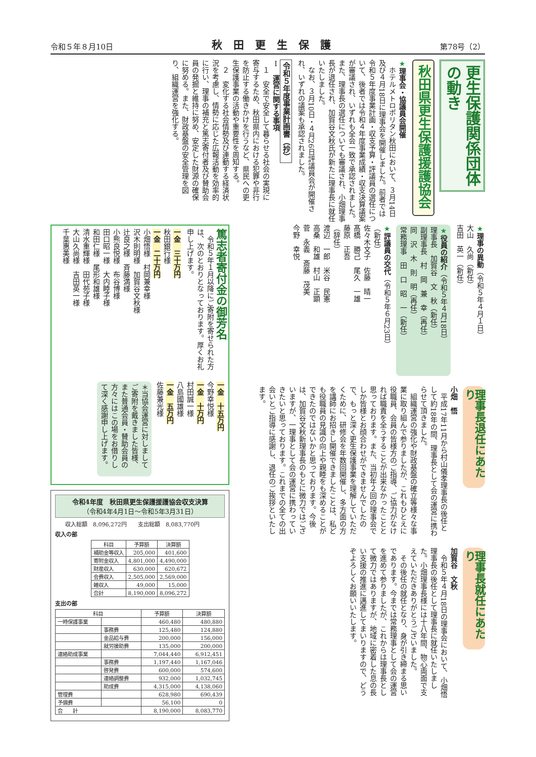令和５年８月10日 秋田更生保護 第78号（2）
更生保護関係団体の動き
秋田県更生保護援護協会
★理事会・協議員会開催
　ホテルメトロポリタン秋田において、３月14日及び４月18日に理事会を開催しました。前者では令和５年度事業計画・収支予算・評議員の選任について、後者では令和４年度事業成績・収支決算議案が審議され、いずれも全会一致で承認されました。また、理事長の選任についても審議され、小畑理事長が退任され、加賀谷文秋氏が新たに理事長に就任いたしました。
　なお、３月10日・４月26日評議員会が開催され、いずれの議案も承認されました。
令和５年度事業計画書（抄）
Ⅰ　運営に関する事項
　１　安全で安全して暮らせる社会の実現に寄与するため、秋田県内における犯罪や非行を防止する働きかけを行うなど、県民への更生保護事業の活動や重要性を周知する。
　２　変化する社会情勢及び連動する経済状況を考慮し、情勢に応じた広報活動を効率的に行い、理事の補充と篤志寄付者及び賛助会員の発掘と維持に努め、安定した財源の確保に努める。また、財政基盤の安全管理を図り、組織運営を強化する。
★理事の異動（令和５年４月１日）
大山　久尚（新任）
吉田　英一（新任）
★役員の紹介（令和５年４月18日）
理事長　加賀谷　文　秋（新任）
副理事長　村　岡　兼　幸（再任）
同　沢　木　則　明（再任）
常務理事　田　口　昭　一（新任）
★評議員の交代（令和５年６月23日）
（新任）
佐々木文子　佐藤　晴一
髙橋　勝己　尾久　一雄
藤原　正吾
（辞任）
渡辺　一郎　米谷　民憲
高桑　和雄　村山　正顕
菅　永義　斎藤　茂美
今野　幸悦
理事長退任にあたり
小畑　悟
　平成17年11月から村山儀孝理事長の後任として約18年の間、理事長として会の運営に携わらせて頂きました。
　組織運営の強化や財政基盤の確立等様々な事業に取り組んで参りましたが、これもひとえに役職員、会員の皆様方のご指導、ご協力がなければ職責を全うすることが出来なかったことと思っております。また、当初年２回の理事会でしか皆様とお顔合わせができませんでしたので、もっと深く更生保護事業を理解していただくために、研修会を年数回開催し、多方面の方を講師にお招きし開催できましたことは、私ども役職員の見識の向上や親睦をも深めることができたのではないかと思っております。今後は、加賀谷文秋新理事長のもとに微力ではございますが、一理事として会の運営に携わっていきたいと思っております。これまでの全ての出会いとご指導に感謝し、退任のご挨拶といたします。
理事長就任にあたり
加賀谷　文秋
　令和５年４月18日の理事会において、小畑悟理事長の後任として理事長に就任いたしました。小畑理事長様には十八年間、物心両面で支えていただきありがとうございました。
　その後任の就任となり、身が引き締まる思いであります。今までは常務理事として会の運営を進めて参りましたが、これからは理事長として微力ではありますが、地域に密着した息の長い支援の推進に邁進してまいりますので、どうぞよろしくお願いいたします。
篤志者寄付金の御芳名
　令和５年１月以降にご寄附を寄せられた方は、次のとおりとなっております。厚くお礼申し上げます。
一金　三十万円
秋田銀行様
一金　二十万円
小畑悟様　村岡兼幸様
沢木則明様　加賀谷文秋様
辻良之様　斉藤満様
小熊良悦様　布谷博様
田口昭一様　大内睦子様
和田仁様　尾形和雄様
清水重輝様　田代苑子様
大山久尚様　吉田英一様
千葉惠美様
一金　十五万円
今野幸悦様
一金　十万円
村田誠一様
八島國雄様
一金　五万円
佐藤兼光様
＊当協会運営に対しましてご寄附を戴きました皆様、また普通会員・賛助会員の方々にはこの場をお借りして深く感謝申し上げます。
令和4年度　秋田県更生保護援護協会収支決算
（令和4年4月1日～令和5年3月31日）
収入総額　8,096,272円　　支出総額　8,083,770円
収入の部
| 科目 | 予算額 | 決算額 |
| --- | --- | --- |
| 補助金等収入 | 205,000 | 401,600 |
| 寄附金収入 | 4,801,000 | 4,490,000 |
| 財産収入 | 630,000 | 620,672 |
| 会費収入 | 2,505,000 | 2,569,000 |
| 雑収入 | 49,000 | 15,000 |
| 合計 | 8,190,000 | 8,096,272 |
支出の部
| 科目 | | 予算額 | 決算額 |
| --- | --- | --- | --- |
| 一時保護事業 | | 460,480 | 480,880 |
| | 事務費 | 125,480 | 124,880 |
| | 金品給与費 | 200,000 | 156,000 |
| | 就労援助費 | 135,000 | 200,000 |
| 連絡助成事業 | | 7,044,440 | 6,912,451 |
| | 事務費 | 1,197,440 | 1,167,046 |
| | 啓発費 | 600,000 | 574,600 |
| | 連絡調整費 | 932,000 | 1,032,745 |
| | 助成費 | 4,315,000 | 4,138,060 |
| 管理費 | | 628,980 | 690,439 |
| 予備費 | | 56,100 | 0 |
| 合 計 | | 8,190,000 | 8,083,770 |